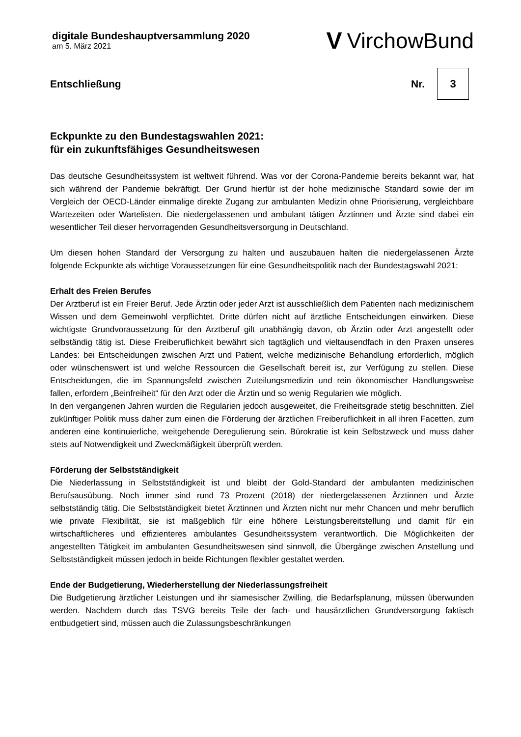digitale Bundeshauptversammlung 2020
am 5. März 2021
V VirchowBund
Entschließung Nr. 3
Eckpunkte zu den Bundestagswahlen 2021:
für ein zukunftsfähiges Gesundheitswesen
Das deutsche Gesundheitssystem ist weltweit führend. Was vor der Corona-Pandemie bereits bekannt war, hat sich während der Pandemie bekräftigt. Der Grund hierfür ist der hohe medizinische Standard sowie der im Vergleich der OECD-Länder einmalige direkte Zugang zur ambulanten Medizin ohne Priorisierung, vergleichbare Wartezeiten oder Wartelisten. Die niedergelassenen und ambulant tätigen Ärztinnen und Ärzte sind dabei ein wesentlicher Teil dieser hervorragenden Gesundheitsversorgung in Deutschland.
Um diesen hohen Standard der Versorgung zu halten und auszubauen halten die niedergelassenen Ärzte folgende Eckpunkte als wichtige Voraussetzungen für eine Gesundheitspolitik nach der Bundestagswahl 2021:
Erhalt des Freien Berufes
Der Arztberuf ist ein Freier Beruf. Jede Ärztin oder jeder Arzt ist ausschließlich dem Patienten nach medizinischem Wissen und dem Gemeinwohl verpflichtet. Dritte dürfen nicht auf ärztliche Entscheidungen einwirken. Diese wichtigste Grundvoraussetzung für den Arztberuf gilt unabhängig davon, ob Ärztin oder Arzt angestellt oder selbständig tätig ist. Diese Freiberuflichkeit bewährt sich tagtäglich und vieltausendfach in den Praxen unseres Landes: bei Entscheidungen zwischen Arzt und Patient, welche medizinische Behandlung erforderlich, möglich oder wünschenswert ist und welche Ressourcen die Gesellschaft bereit ist, zur Verfügung zu stellen. Diese Entscheidungen, die im Spannungsfeld zwischen Zuteilungsmedizin und rein ökonomischer Handlungsweise fallen, erfordern „Beinfreiheit“ für den Arzt oder die Ärztin und so wenig Regularien wie möglich.
In den vergangenen Jahren wurden die Regularien jedoch ausgeweitet, die Freiheitsgrade stetig beschnitten. Ziel zukünftiger Politik muss daher zum einen die Förderung der ärztlichen Freiberuflichkeit in all ihren Facetten, zum anderen eine kontinuierliche, weitgehende Deregulierung sein. Bürokratie ist kein Selbstzweck und muss daher stets auf Notwendigkeit und Zweckmäßigkeit überprüft werden.
Förderung der Selbstständigkeit
Die Niederlassung in Selbstständigkeit ist und bleibt der Gold-Standard der ambulanten medizinischen Berufsausübung. Noch immer sind rund 73 Prozent (2018) der niedergelassenen Ärztinnen und Ärzte selbstständig tätig. Die Selbstständigkeit bietet Ärztinnen und Ärzten nicht nur mehr Chancen und mehr beruflich wie private Flexibilität, sie ist maßgeblich für eine höhere Leistungsbereitstellung und damit für ein wirtschaftlicheres und effizienteres ambulantes Gesundheitssystem verantwortlich. Die Möglichkeiten der angestellten Tätigkeit im ambulanten Gesundheitswesen sind sinnvoll, die Übergänge zwischen Anstellung und Selbstständigkeit müssen jedoch in beide Richtungen flexibler gestaltet werden.
Ende der Budgetierung, Wiederherstellung der Niederlassungsfreiheit
Die Budgetierung ärztlicher Leistungen und ihr siamesischer Zwilling, die Bedarfsplanung, müssen überwunden werden. Nachdem durch das TSVG bereits Teile der fach- und hausärztlichen Grundversorgung faktisch entbudgetiert sind, müssen auch die Zulassungsbeschränkungen